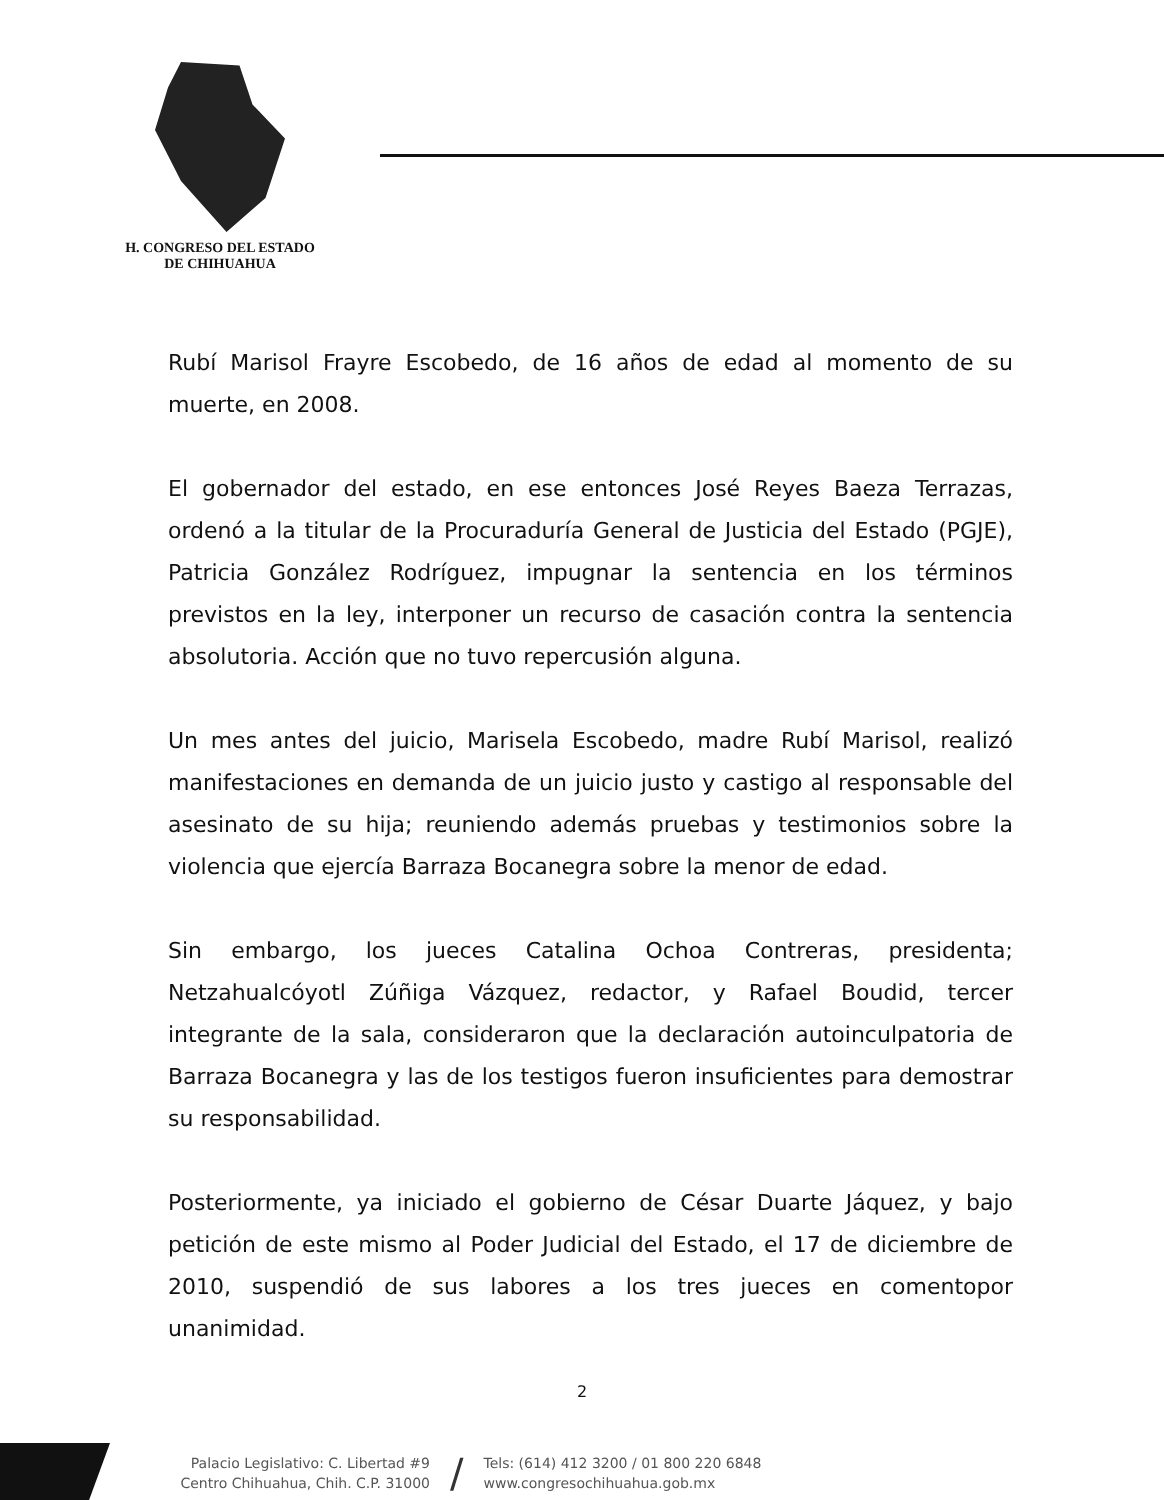H. CONGRESO DEL ESTADO
DE CHIHUAHUA
Rubí Marisol Frayre Escobedo, de 16 años de edad al momento de su muerte, en 2008.
El gobernador del estado, en ese entonces José Reyes Baeza Terrazas, ordenó a la titular de la Procuraduría General de Justicia del Estado (PGJE), Patricia González Rodríguez, impugnar la sentencia en los términos previstos en la ley, interponer un recurso de casación contra la sentencia absolutoria. Acción que no tuvo repercusión alguna.
Un mes antes del juicio, Marisela Escobedo, madre Rubí Marisol, realizó manifestaciones en demanda de un juicio justo y castigo al responsable del asesinato de su hija; reuniendo además pruebas y testimonios sobre la violencia que ejercía Barraza Bocanegra sobre la menor de edad.
Sin embargo, los jueces Catalina Ochoa Contreras, presidenta; Netzahualcóyotl Zúñiga Vázquez, redactor, y Rafael Boudid, tercer integrante de la sala, consideraron que la declaración autoinculpatoria de Barraza Bocanegra y las de los testigos fueron insuficientes para demostrar su responsabilidad.
Posteriormente, ya iniciado el gobierno de César Duarte Jáquez, y bajo petición de este mismo al Poder Judicial del Estado, el 17 de diciembre de 2010, suspendió de sus labores a los tres jueces en comentopor unanimidad.
2
Palacio Legislativo: C. Libertad #9
Centro Chihuahua, Chih. C.P. 31000
/
Tels: (614) 412 3200 / 01 800 220 6848
www.congresochihuahua.gob.mx